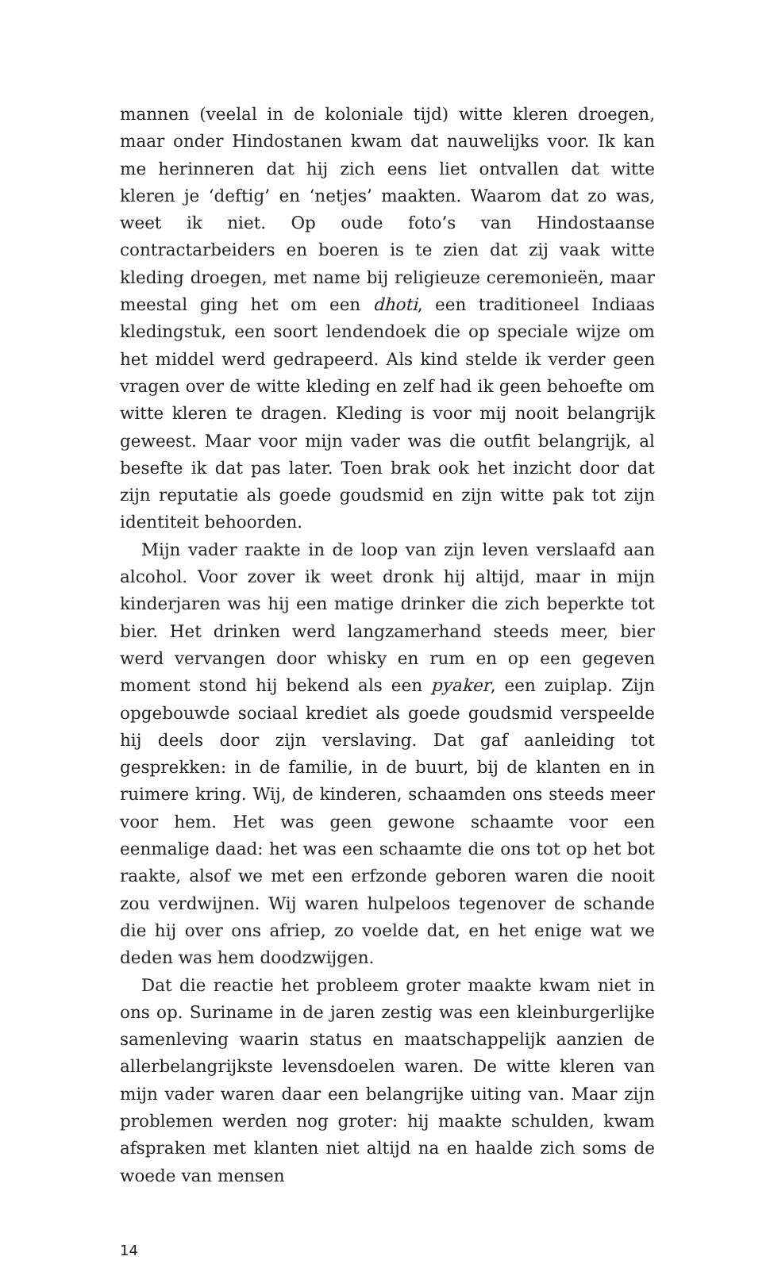mannen (veelal in de koloniale tijd) witte kleren droegen, maar onder Hindostanen kwam dat nauwelijks voor. Ik kan me herinneren dat hij zich eens liet ontvallen dat witte kleren je ‘deftig’ en ‘netjes’ maakten. Waarom dat zo was, weet ik niet. Op oude foto’s van Hindostaanse contractarbeiders en boeren is te zien dat zij vaak witte kleding droegen, met name bij religieuze ceremonieën, maar meestal ging het om een dhoti, een traditioneel Indiaas kledingstuk, een soort lendendoek die op speciale wijze om het middel werd gedrapeerd. Als kind stelde ik verder geen vragen over de witte kleding en zelf had ik geen behoefte om witte kleren te dragen. Kleding is voor mij nooit belangrijk geweest. Maar voor mijn vader was die outfit belangrijk, al besefte ik dat pas later. Toen brak ook het inzicht door dat zijn reputatie als goede goudsmid en zijn witte pak tot zijn identiteit behoorden.
Mijn vader raakte in de loop van zijn leven verslaafd aan alcohol. Voor zover ik weet dronk hij altijd, maar in mijn kinderjaren was hij een matige drinker die zich beperkte tot bier. Het drinken werd langzamerhand steeds meer, bier werd vervangen door whisky en rum en op een gegeven moment stond hij bekend als een pyaker, een zuiplap. Zijn opgebouwde sociaal krediet als goede goudsmid verspeelde hij deels door zijn verslaving. Dat gaf aanleiding tot gesprekken: in de familie, in de buurt, bij de klanten en in ruimere kring. Wij, de kinderen, schaamden ons steeds meer voor hem. Het was geen gewone schaamte voor een eenmalige daad: het was een schaamte die ons tot op het bot raakte, alsof we met een erfzonde geboren waren die nooit zou verdwijnen. Wij waren hulpeloos tegenover de schande die hij over ons afriep, zo voelde dat, en het enige wat we deden was hem doodzwijgen.
Dat die reactie het probleem groter maakte kwam niet in ons op. Suriname in de jaren zestig was een kleinburgerlijke samenleving waarin status en maatschappelijk aanzien de allerbelangrijkste levensdoelen waren. De witte kleren van mijn vader waren daar een belangrijke uiting van. Maar zijn problemen werden nog groter: hij maakte schulden, kwam afspraken met klanten niet altijd na en haalde zich soms de woede van mensen
14